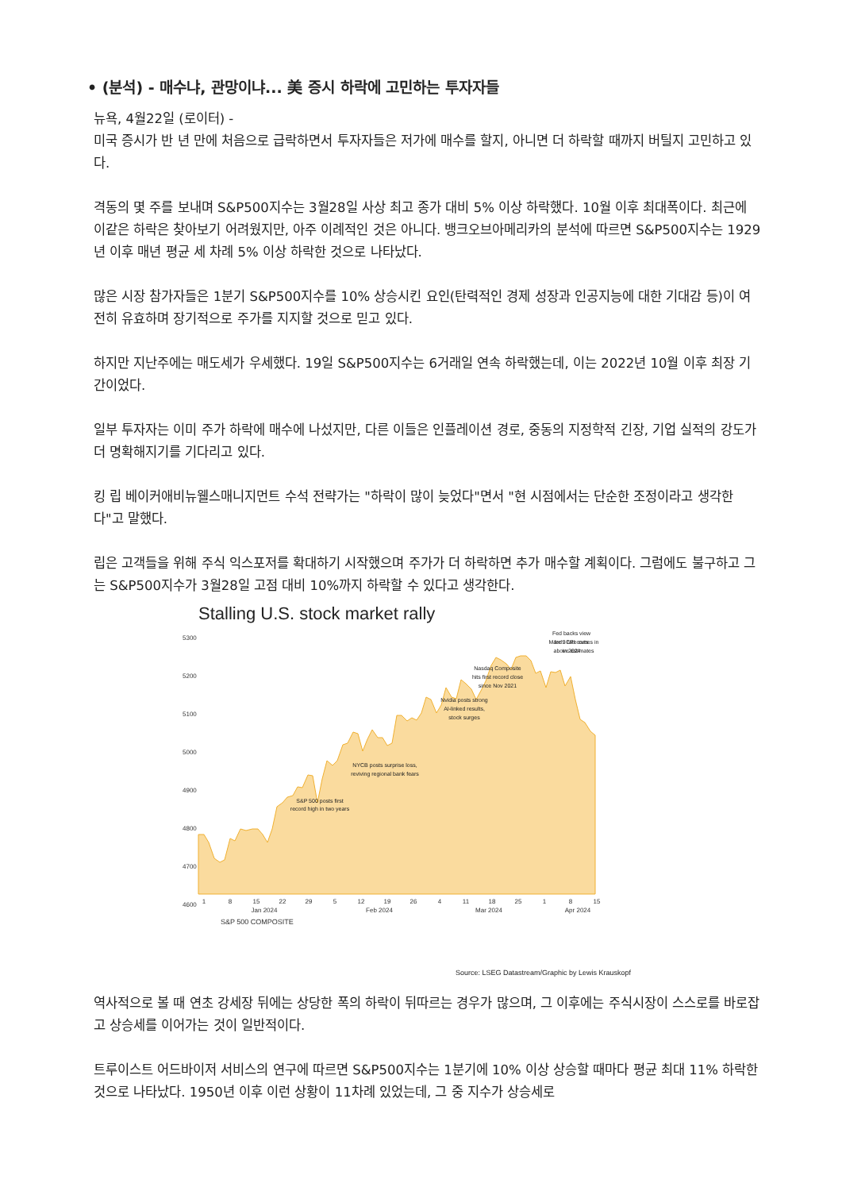• (분석) - 매수냐, 관망이냐... 美 증시 하락에 고민하는 투자자들
뉴욕, 4월22일 (로이터) -
미국 증시가 반 년 만에 처음으로 급락하면서 투자자들은 저가에 매수를 할지, 아니면 더 하락할 때까지 버틸지 고민하고 있다.
격동의 몇 주를 보내며 S&P500지수는 3월28일 사상 최고 종가 대비 5% 이상 하락했다. 10월 이후 최대폭이다. 최근에 이같은 하락은 찾아보기 어려웠지만, 아주 이례적인 것은 아니다. 뱅크오브아메리카의 분석에 따르면 S&P500지수는 1929년 이후 매년 평균 세 차례 5% 이상 하락한 것으로 나타났다.
많은 시장 참가자들은 1분기 S&P500지수를 10% 상승시킨 요인(탄력적인 경제 성장과 인공지능에 대한 기대감 등)이 여전히 유효하며 장기적으로 주가를 지지할 것으로 믿고 있다.
하지만 지난주에는 매도세가 우세했다. 19일 S&P500지수는 6거래일 연속 하락했는데, 이는 2022년 10월 이후 최장 기간이었다.
일부 투자자는 이미 주가 하락에 매수에 나섰지만, 다른 이들은 인플레이션 경로, 중동의 지정학적 긴장, 기업 실적의 강도가 더 명확해지기를 기다리고 있다.
킹 립 베이커애비뉴웰스매니지먼트 수석 전략가는 "하락이 많이 늦었다"면서 "현 시점에서는 단순한 조정이라고 생각한다"고 말했다.
립은 고객들을 위해 주식 익스포저를 확대하기 시작했으며 주가가 더 하락하면 추가 매수할 계획이다. 그럼에도 불구하고 그는 S&P500지수가 3월28일 고점 대비 10%까지 하락할 수 있다고 생각한다.
Stalling U.S. stock market rally
5300
5200
5100
5000
4900
4800
4700
4600
S&P 500 posts first
record high in two years
NYCB posts surprise loss,
reviving regional bank fears
Nvidia posts strong
AI-linked results,
stock surges
Nasdaq Composite
hits first record close
since Nov 2021
Fed backs view
for 3 rate cuts
in 2024
March CPI comes in
above estimates
1
8
15
22
29
5
12
19
26
4
11
18
25
1
8
15
Jan 2024
Feb 2024
Mar 2024
Apr 2024
S&P 500 COMPOSITE
Source: LSEG Datastream/Graphic by Lewis Krauskopf
역사적으로 볼 때 연초 강세장 뒤에는 상당한 폭의 하락이 뒤따르는 경우가 많으며, 그 이후에는 주식시장이 스스로를 바로잡고 상승세를 이어가는 것이 일반적이다.
트루이스트 어드바이저 서비스의 연구에 따르면 S&P500지수는 1분기에 10% 이상 상승할 때마다 평균 최대 11% 하락한 것으로 나타났다. 1950년 이후 이런 상황이 11차례 있었는데, 그 중 지수가 상승세로